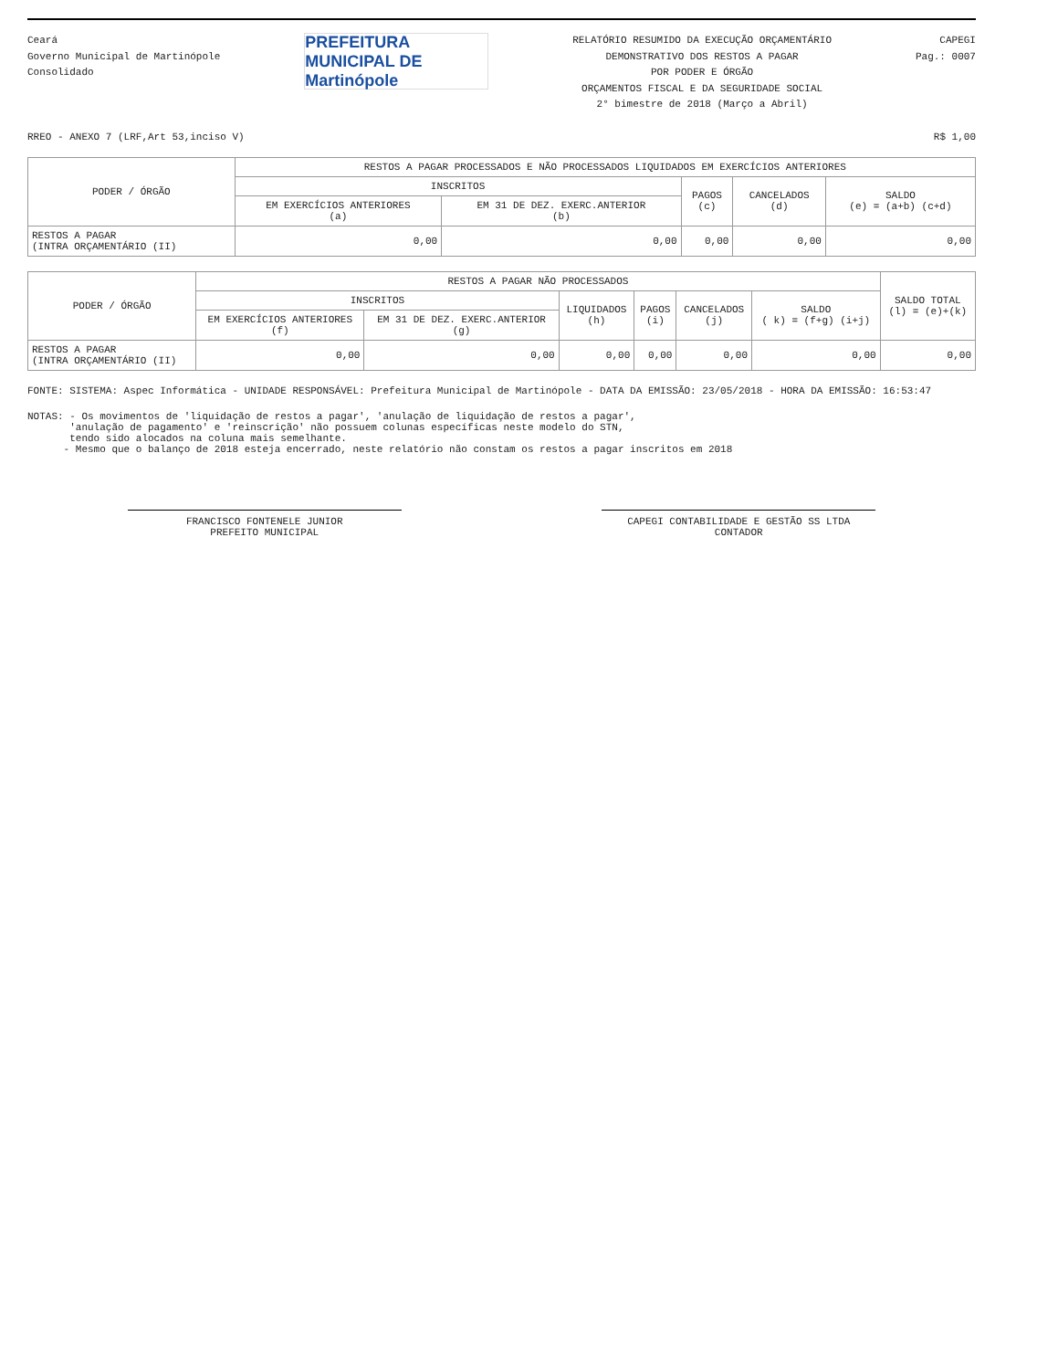Ceará
Governo Municipal de Martinópole
Consolidado
PREFEITURA MUNICIPAL DE Martinópole
RELATÓRIO RESUMIDO DA EXECUÇÃO ORÇAMENTÁRIO
DEMONSTRATIVO DOS RESTOS A PAGAR
POR PODER E ÓRGÃO
ORÇAMENTOS FISCAL E DA SEGURIDADE SOCIAL
2° bimestre de 2018 (Março a Abril)
CAPEGI
Pag.: 0007
RREO - ANEXO 7 (LRF,Art 53,inciso V) R$ 1,00
| PODER / ÓRGÃO | RESTOS A PAGAR PROCESSADOS E NÃO PROCESSADOS LIQUIDADOS EM EXERCÍCIOS ANTERIORES | | | | |
| --- | --- | --- | --- | --- | --- |
| | INSCRITOS | | PAGOS (c) | CANCELADOS (d) | SALDO (e) = (a+b) (c+d) |
| | EM EXERCÍCIOS ANTERIORES (a) | EM 31 DE DEZ. EXERC.ANTERIOR (b) | | | |
| RESTOS A PAGAR (INTRA ORÇAMENTÁRIO (II) | 0,00 | 0,00 | 0,00 | 0,00 | 0,00 |
| PODER / ÓRGÃO | RESTOS A PAGAR NÃO PROCESSADOS | | | | | | SALDO TOTAL (l) = (e)+(k) |
| --- | --- | --- | --- | --- | --- | --- | --- |
| | INSCRITOS | | LIQUIDADOS (h) | PAGOS (i) | CANCELADOS (j) | SALDO ( k) = (f+g) (i+j) | |
| | EM EXERCÍCIOS ANTERIORES (f) | EM 31 DE DEZ. EXERC.ANTERIOR (g) | | | | | |
| RESTOS A PAGAR (INTRA ORÇAMENTÁRIO (II) | 0,00 | 0,00 | 0,00 | 0,00 | 0,00 | 0,00 | 0,00 |
FONTE: SISTEMA: Aspec Informática - UNIDADE RESPONSÁVEL: Prefeitura Municipal de Martinópole - DATA DA EMISSÃO: 23/05/2018 - HORA DA EMISSÃO: 16:53:47
NOTAS: - Os movimentos de 'liquidação de restos a pagar', 'anulação de liquidação de restos a pagar',
'anulação de pagamento' e 'reinscrição' não possuem colunas específicas neste modelo do STN,
tendo sido alocados na coluna mais semelhante.
- Mesmo que o balanço de 2018 esteja encerrado, neste relatório não constam os restos a pagar inscritos em 2018
FRANCISCO FONTENELE JUNIOR
PREFEITO MUNICIPAL
CAPEGI CONTABILIDADE E GESTÃO SS LTDA
CONTADOR